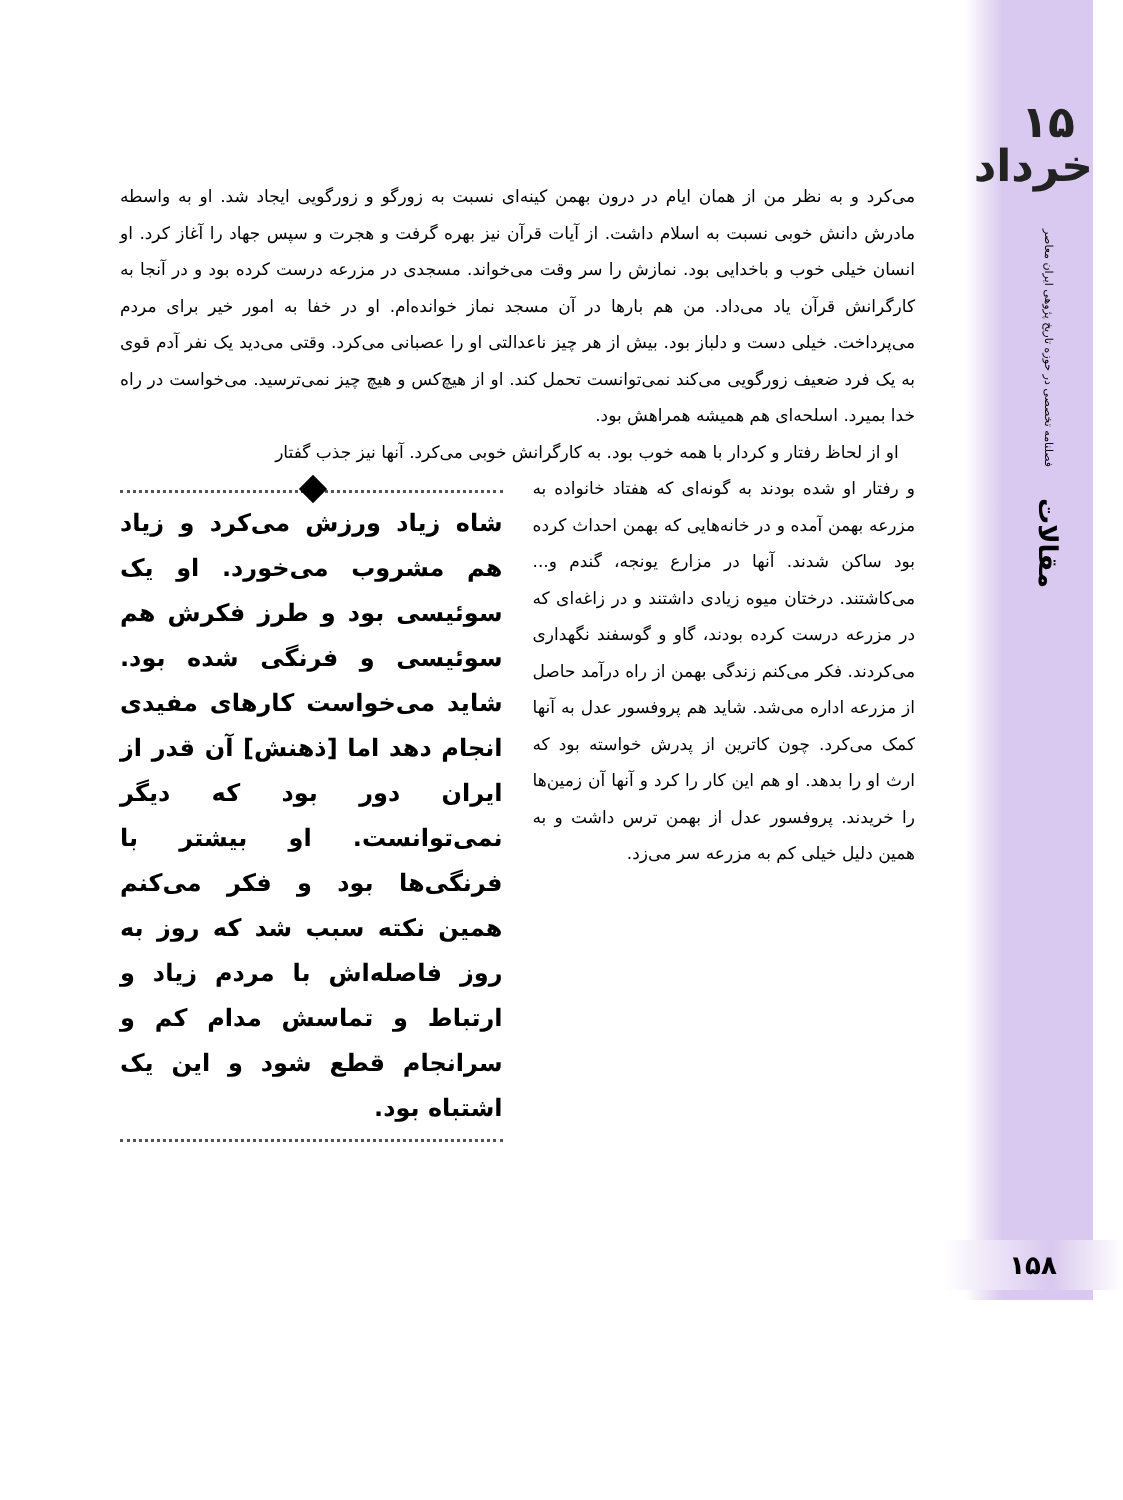۱۵
خرداد
فصلنامه تخصصی در حوزه تاریخ پژوهی ایران معاصر
مقالات
۱۵۸
می‌کرد و به نظر من از همان ایام در درون بهمن کینه‌ای نسبت به زورگو و زورگویی ایجاد شد. او به واسطه مادرش دانش خوبی نسبت به اسلام داشت. از آیات قرآن نیز بهره گرفت و هجرت و سپس جهاد را آغاز کرد. او انسان خیلی خوب و باخدایی بود. نمازش را سر وقت می‌خواند. مسجدی در مزرعه درست کرده بود و در آنجا به کارگرانش قرآن یاد می‌داد. من هم بارها در آن مسجد نماز خوانده‌ام. او در خفا به امور خیر برای مردم می‌پرداخت. خیلی دست و دلباز بود. بیش از هر چیز ناعدالتی او را عصبانی می‌کرد. وقتی می‌دید یک نفر آدم قوی به یک فرد ضعیف زورگویی می‌کند نمی‌توانست تحمل کند. او از هیچ‌کس و هیچ چیز نمی‌ترسید. می‌خواست در راه خدا بمیرد. اسلحه‌ای هم همیشه همراهش بود.
او از لحاظ رفتار و کردار با همه خوب بود. به کارگرانش خوبی می‌کرد. آنها نیز جذب گفتار
و رفتار او شده بودند به گونه‌ای که هفتاد خانواده به مزرعه بهمن آمده و در خانه‌هایی که بهمن احداث کرده بود ساکن شدند. آنها در مزارع یونجه، گندم و... می‌کاشتند. درختان میوه زیادی داشتند و در زاغه‌ای که در مزرعه درست کرده بودند، گاو و گوسفند نگهداری می‌کردند. فکر می‌کنم زندگی بهمن از راه درآمد حاصل از مزرعه اداره می‌شد. شاید هم پروفسور عدل به آنها کمک می‌کرد. چون کاترین از پدرش خواسته بود که ارث او را بدهد. او هم این کار را کرد و آنها آن زمین‌ها را خریدند. پروفسور عدل از بهمن ترس داشت و به همین دلیل خیلی کم به مزرعه سر می‌زد.
شاه زیاد ورزش می‌کرد و زیاد هم مشروب می‌خورد. او یک سوئیسی بود و طرز فکرش هم سوئیسی و فرنگی شده بود. شاید می‌خواست کارهای مفیدی انجام دهد اما [ذهنش] آن قدر از ایران دور بود که دیگر نمی‌توانست. او بیشتر با فرنگی‌ها بود و فکر می‌کنم همین نکته سبب شد که روز به روز فاصله‌اش با مردم زیاد و ارتباط و تماسش مدام کم و سرانجام قطع شود و این یک اشتباه بود.